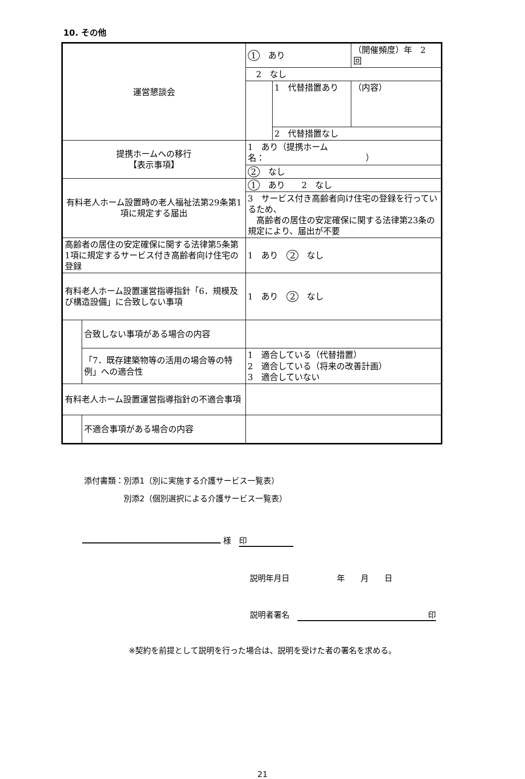10. その他
| 運営懇談会 | | 1 あり | | （開催頻度）年 2 回 |
| | | 2 なし | | |
| | | | 1 代替措置あり | （内容） |
| | | | 2 代替措置なし | |
| 提携ホームへの移行 【表示事項】 | | 1 あり（提携ホーム名： ） | | |
| | | 2 なし | | |
| 有料老人ホーム設置時の老人福祉法第29条第1項に規定する届出 | | 1 あり 2 なし | | |
| | | 3 サービス付き高齢者向け住宅の登録を行っているため、 高齢者の居住の安定確保に関する法律第23条の規定により、届出が不要 | | |
| 高齢者の居住の安定確保に関する法律第5条第1項に規定するサービス付き高齢者向け住宅の登録 | | 1 あり 2 なし | | |
| 有料老人ホーム設置運営指導指針「6．規模及び構造設備」に合致しない事項 | | 1 あり 2 なし | | |
| | 合致しない事項がある場合の内容 | | | |
| | 「7．既存建築物等の活用の場合等の特例」への適合性 | 1 適合している（代替措置） 2 適合している（将来の改善計画） 3 適合していない | | |
| 有料老人ホーム設置運営指導指針の不適合事項 | | | | |
| | 不適合事項がある場合の内容 | | | |
添付書類：別添1（別に実施する介護サービス一覧表）
　　　　　別添2（個別選択による介護サービス一覧表）
様　印
説明年月日　　　　　　年　　月　　日
説明者署名　印
※契約を前提として説明を行った場合は、説明を受けた者の署名を求める。
21